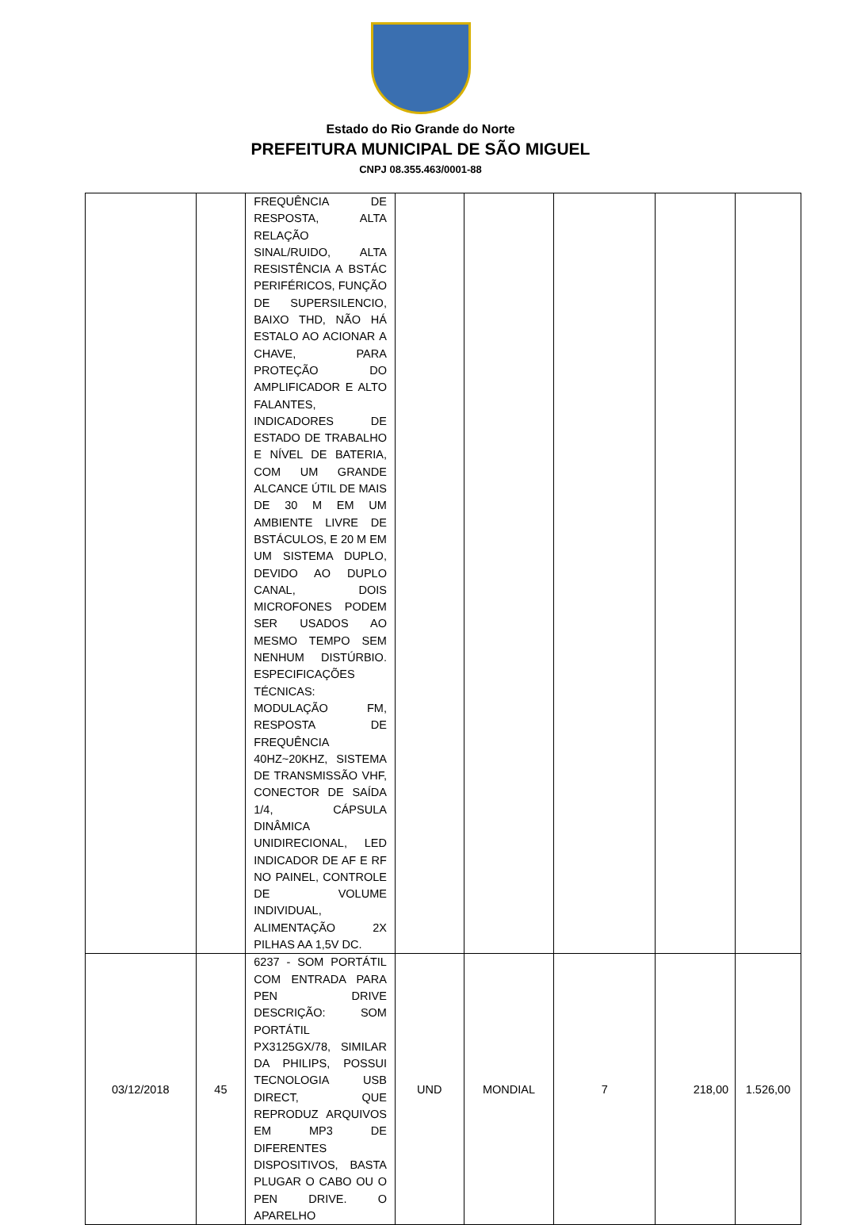Estado do Rio Grande do Norte
PREFEITURA MUNICIPAL DE SÃO MIGUEL
CNPJ 08.355.463/0001-88
| | | FREQUÊNCIA DE RESPOSTA, ALTA RELAÇÃO SINAL/RUIDO, ALTA RESISTÊNCIA A BSTÁC PERIFÉRICOS, FUNÇÃO DE SUPERSILENCIO, BAIXO THD, NÃO HÁ ESTALO AO ACIONAR A CHAVE, PARA PROTEÇÃO DO AMPLIFICADOR E ALTO FALANTES, INDICADORES DE ESTADO DE TRABALHO E NÍVEL DE BATERIA, COM UM GRANDE ALCANCE ÚTIL DE MAIS DE 30 M EM UM AMBIENTE LIVRE DE BSTÁCULOS, E 20 M EM UM SISTEMA DUPLO, DEVIDO AO DUPLO CANAL, DOIS MICROFONES PODEM SER USADOS AO MESMO TEMPO SEM NENHUM DISTÚRBIO. ESPECIFICAÇÕES TÉCNICAS: MODULAÇÃO FM, RESPOSTA DE FREQUÊNCIA 40HZ~20KHZ, SISTEMA DE TRANSMISSÃO VHF, CONECTOR DE SAÍDA 1/4, CÁPSULA DINÂMICA UNIDIRECIONAL, LED INDICADOR DE AF E RF NO PAINEL, CONTROLE DE VOLUME INDIVIDUAL, ALIMENTAÇÃO 2X PILHAS AA 1,5V DC. | | | | | |
| 03/12/2018 | 45 | 6237 - SOM PORTÁTIL COM ENTRADA PARA PEN DRIVE DESCRIÇÃO: SOM PORTÁTIL PX3125GX/78, SIMILAR DA PHILIPS, POSSUI TECNOLOGIA USB DIRECT, QUE REPRODUZ ARQUIVOS EM MP3 DE DIFERENTES DISPOSITIVOS, BASTA PLUGAR O CABO OU O PEN DRIVE. O APARELHO | UND | MONDIAL | 7 | 218,00 | 1.526,00 |